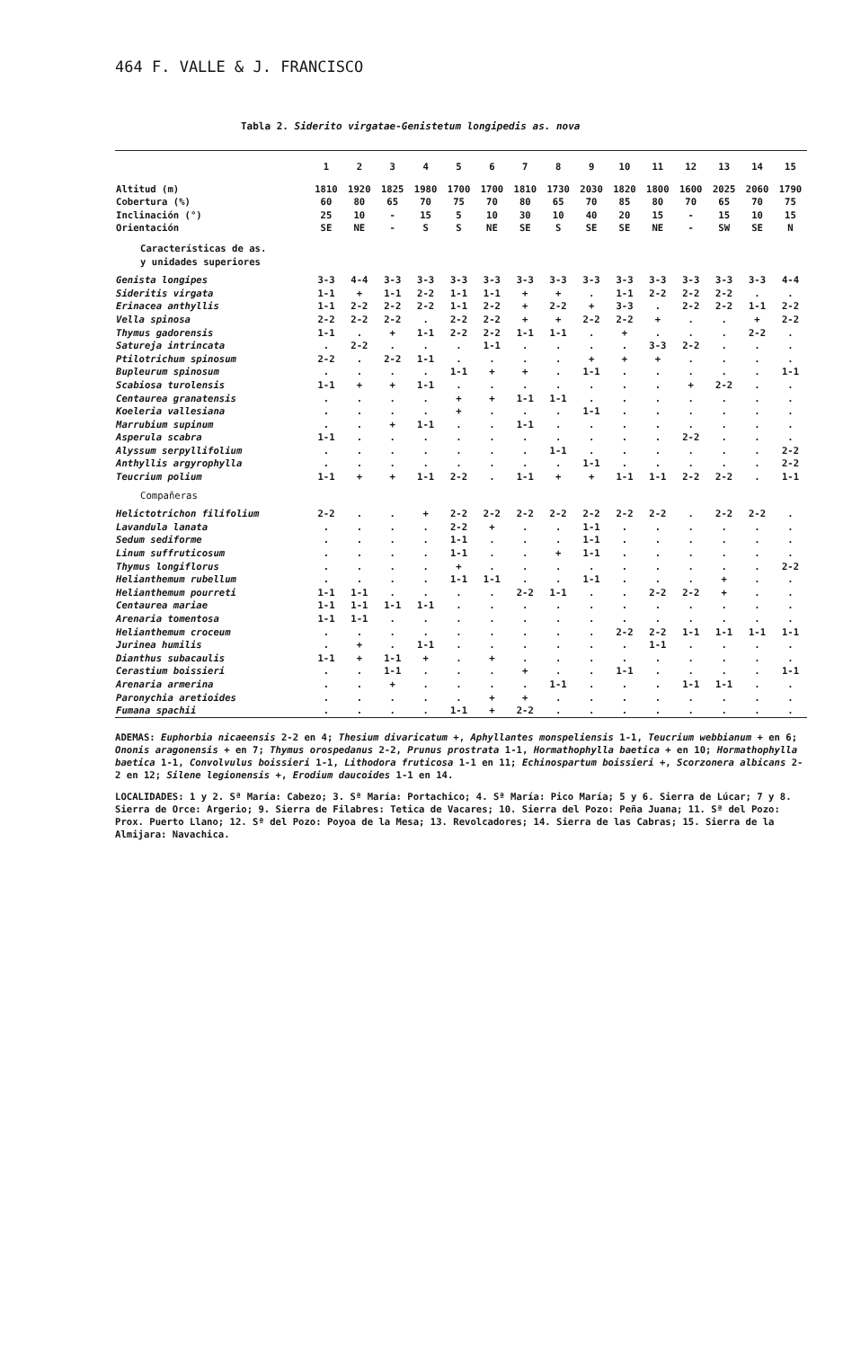464 F. VALLE & J. FRANCISCO
Tabla 2. Siderito virgatae-Genistetum longipedis as. nova
| | 1 | 2 | 3 | 4 | 5 | 6 | 7 | 8 | 9 | 10 | 11 | 12 | 13 | 14 | 15 |
| --- | --- | --- | --- | --- | --- | --- | --- | --- | --- | --- | --- | --- | --- | --- | --- |
| Altitud (m) | 1810 | 1920 | 1825 | 1980 | 1700 | 1700 | 1810 | 1730 | 2030 | 1820 | 1800 | 1600 | 2025 | 2060 | 1790 |
| Cobertura (%) | 60 | 80 | 65 | 70 | 75 | 70 | 80 | 65 | 70 | 85 | 80 | 70 | 65 | 70 | 75 |
| Inclinación (°) | 25 | 10 | - | 15 | 5 | 10 | 30 | 10 | 40 | 20 | 15 | - | 15 | 10 | 15 |
| Orientación | SE | NE | - | S | S | NE | SE | S | SE | SE | NE | - | SW | SE | N |
| Características de as. y unidades superiores | | | | | | | | | | | | | | | |
| Genista longipes | 3-3 | 4-4 | 3-3 | 3-3 | 3-3 | 3-3 | 3-3 | 3-3 | 3-3 | 3-3 | 3-3 | 3-3 | 3-3 | 3-3 | 4-4 |
| Sideritis virgata | 1-1 | + | 1-1 | 2-2 | 1-1 | 1-1 | + | + | . | 1-1 | 2-2 | 2-2 | 2-2 | . | . |
| Erinacea anthyllis | 1-1 | 2-2 | 2-2 | 2-2 | 1-1 | 2-2 | + | 2-2 | + | 3-3 | . | 2-2 | 2-2 | 1-1 | 2-2 |
| Vella spinosa | 2-2 | 2-2 | 2-2 | . | 2-2 | 2-2 | + | + | 2-2 | 2-2 | + | . | . | + | 2-2 |
| Thymus gadorensis | 1-1 | . | + | 1-1 | 2-2 | 2-2 | 1-1 | 1-1 | . | + | . | . | . | 2-2 | . |
| Satureja intrincata | . | 2-2 | . | . | . | 1-1 | . | . | . | . | 3-3 | 2-2 | . | . | . |
| Ptilotrichum spinosum | 2-2 | . | 2-2 | 1-1 | . | . | . | . | + | + | + | . | . | . | . |
| Bupleurum spinosum | . | . | . | . | 1-1 | + | + | . | 1-1 | . | . | . | . | . | 1-1 |
| Scabiosa turolensis | 1-1 | + | + | 1-1 | . | . | . | . | . | . | . | + | 2-2 | . | . |
| Centaurea granatensis | . | . | . | . | + | + | 1-1 | 1-1 | . | . | . | . | . | . | . |
| Koeleria vallesiana | . | . | . | . | + | . | . | . | 1-1 | . | . | . | . | . | . |
| Marrubium supinum | . | . | + | 1-1 | . | . | 1-1 | . | . | . | . | . | . | . | . |
| Asperula scabra | 1-1 | . | . | . | . | . | . | . | . | . | . | 2-2 | . | . | . |
| Alyssum serpyllifolium | . | . | . | . | . | . | . | 1-1 | . | . | . | . | . | . | 2-2 |
| Anthyllis argyrophylla | . | . | . | . | . | . | . | . | 1-1 | . | . | . | . | . | 2-2 |
| Teucrium polium | 1-1 | + | + | 1-1 | 2-2 | . | 1-1 | + | + | 1-1 | 1-1 | 2-2 | 2-2 | . | 1-1 |
| Compañeras | | | | | | | | | | | | | | | |
| Helictotrichon filifolium | 2-2 | . | . | + | 2-2 | 2-2 | 2-2 | 2-2 | 2-2 | 2-2 | 2-2 | . | 2-2 | 2-2 | . |
| Lavandula lanata | . | . | . | . | 2-2 | + | . | . | 1-1 | . | . | . | . | . | . |
| Sedum sediforme | . | . | . | . | 1-1 | . | . | . | 1-1 | . | . | . | . | . | . |
| Linum suffruticosum | . | . | . | . | 1-1 | . | . | + | 1-1 | . | . | . | . | . | . |
| Thymus longiflorus | . | . | . | . | + | . | . | . | . | . | . | . | . | . | 2-2 |
| Helianthemum rubellum | . | . | . | . | 1-1 | 1-1 | . | . | 1-1 | . | . | . | + | . | . |
| Helianthemum pourreti | 1-1 | 1-1 | . | . | . | . | 2-2 | 1-1 | . | . | 2-2 | 2-2 | + | . | . |
| Centaurea mariae | 1-1 | 1-1 | 1-1 | 1-1 | . | . | . | . | . | . | . | . | . | . | . |
| Arenaria tomentosa | 1-1 | 1-1 | . | . | . | . | . | . | . | . | . | . | . | . | . |
| Helianthemum croceum | . | . | . | . | . | . | . | . | . | 2-2 | 2-2 | 1-1 | 1-1 | 1-1 | 1-1 |
| Jurinea humilis | . | + | . | 1-1 | . | . | . | . | . | . | 1-1 | . | . | . | . |
| Dianthus subacaulis | 1-1 | + | 1-1 | + | . | + | . | . | . | . | . | . | . | . | . |
| Cerastium boissieri | . | . | 1-1 | . | . | . | + | . | . | 1-1 | . | . | . | . | 1-1 |
| Arenaria armerina | . | . | + | . | . | . | . | 1-1 | . | . | . | 1-1 | 1-1 | . | . |
| Paronychia aretioides | . | . | . | . | . | + | + | . | . | . | . | . | . | . | . |
| Fumana spachii | . | . | . | . | 1-1 | + | 2-2 | . | . | . | . | . | . | . | . |
ADEMAS: Euphorbia nicaeensis 2-2 en 4; Thesium divaricatum +, Aphyllantes monspeliensis 1-1, Teucrium webbianum + en 6; Ononis aragonensis + en 7; Thymus orospedanus 2-2, Prunus prostrata 1-1, Hormathophylla baetica + en 10; Hormathophylla baetica 1-1, Convolvulus boissieri 1-1, Lithodora fruticosa 1-1 en 11; Echinospartum boissieri +, Scorzonera albicans 2-2 en 12; Silene legionensis +, Erodium daucoides 1-1 en 14.
LOCALIDADES: 1 y 2. Sª María: Cabezo; 3. Sª María: Portachico; 4. Sª María: Pico María; 5 y 6. Sierra de Lúcar; 7 y 8. Sierra de Orce: Argerio; 9. Sierra de Filabres: Tetica de Vacares; 10. Sierra del Pozo: Peña Juana; 11. Sª del Pozo: Prox. Puerto Llano; 12. Sª del Pozo: Poyoa de la Mesa; 13. Revolcadores; 14. Sierra de las Cabras; 15. Sierra de la Almijara: Navachica.